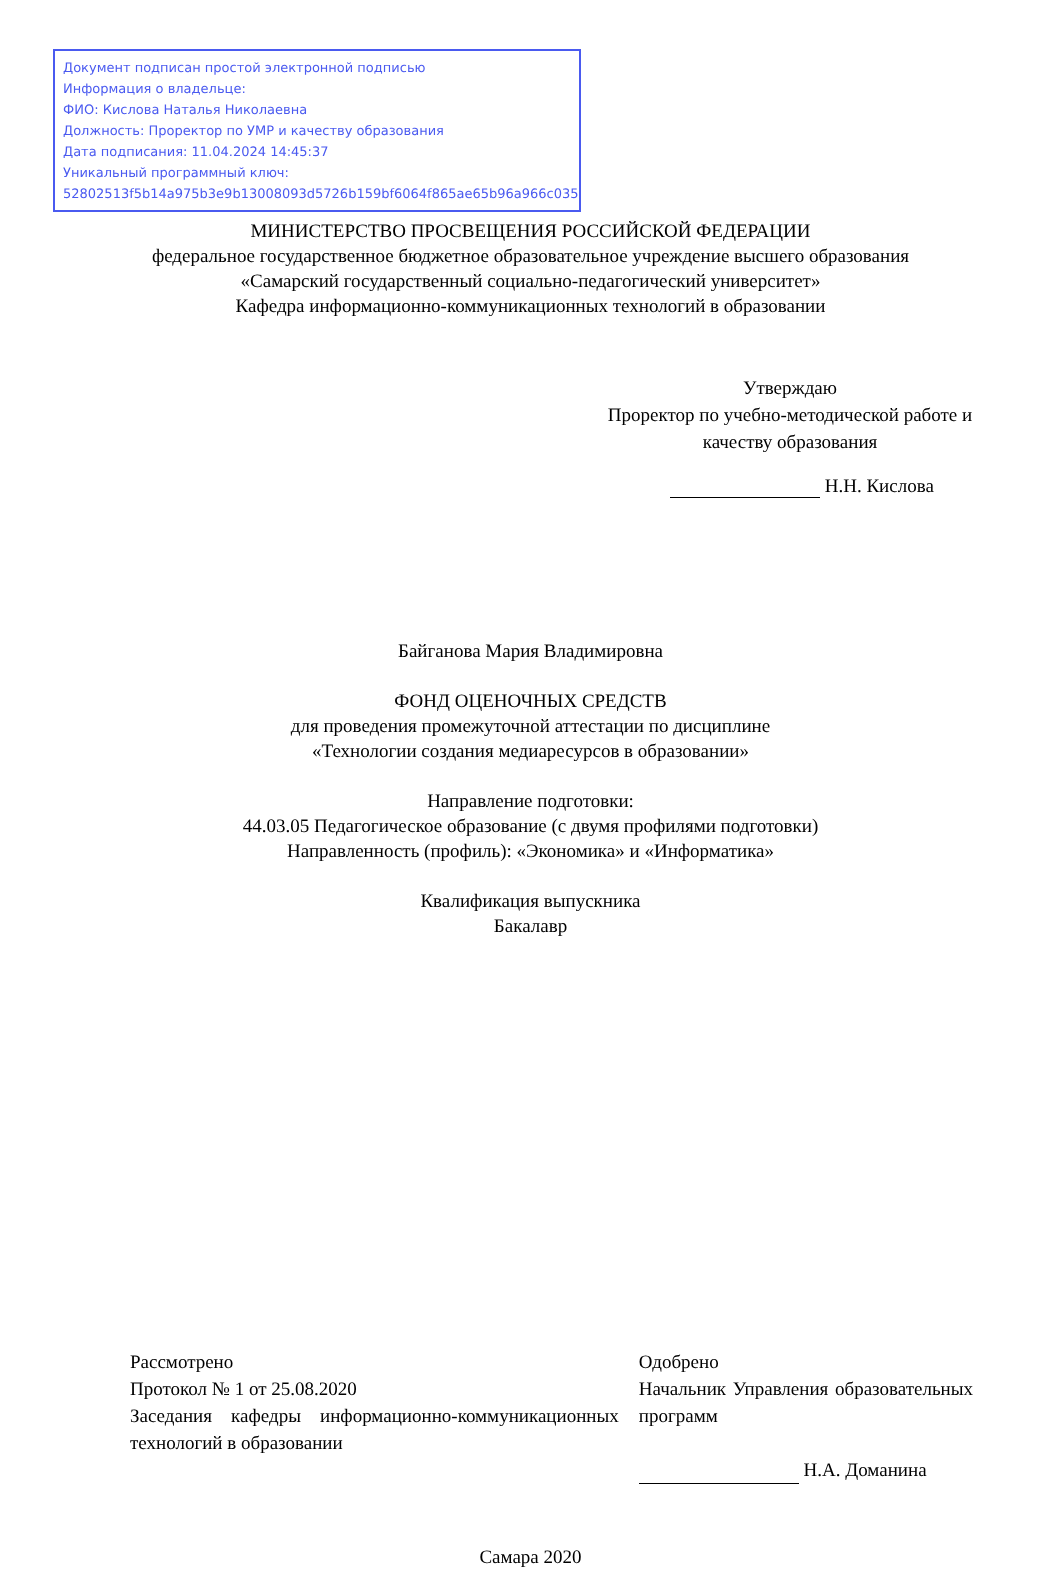Документ подписан простой электронной подписью
Информация о владельце:
ФИО: Кислова Наталья Николаевна
Должность: Проректор по УМР и качеству образования
Дата подписания: 11.04.2024 14:45:37
Уникальный программный ключ:
52802513f5b14a975b3e9b13008093d5726b159bf6064f865ae65b96a966c035
МИНИСТЕРСТВО ПРОСВЕЩЕНИЯ РОССИЙСКОЙ ФЕДЕРАЦИИ
федеральное государственное бюджетное образовательное учреждение высшего образования
«Самарский государственный социально-педагогический университет»
Кафедра информационно-коммуникационных технологий в образовании
Утверждаю
Проректор по учебно-методической работе и качеству образования
Н.Н. Кислова
Байганова Мария Владимировна
ФОНД ОЦЕНОЧНЫХ СРЕДСТВ
для проведения промежуточной аттестации по дисциплине
«Технологии создания медиаресурсов в образовании»
Направление подготовки:
44.03.05 Педагогическое образование (с двумя профилями подготовки)
Направленность (профиль): «Экономика» и «Информатика»
Квалификация выпускника
Бакалавр
Рассмотрено
Протокол № 1 от 25.08.2020
Заседания кафедры информационно-коммуникационных технологий в образовании
Одобрено
Начальник Управления образовательных программ
Н.А. Доманина
Самара 2020